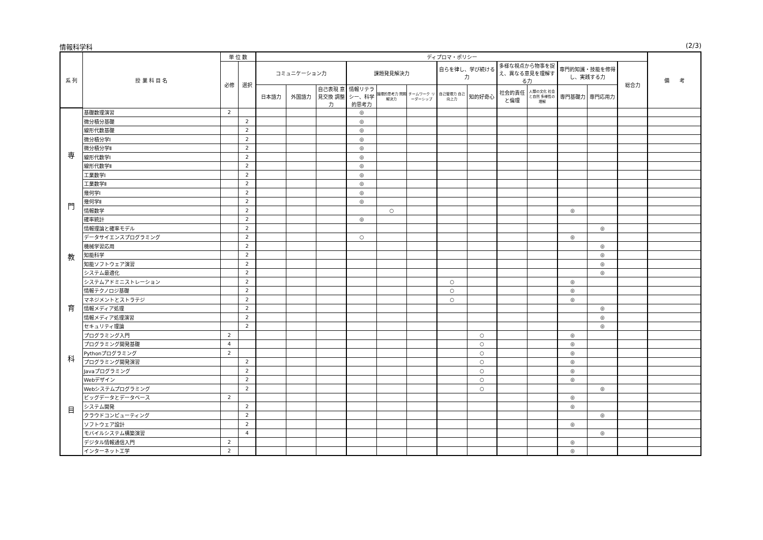情報科学科 (2/3)
| 系 列 | 授 業 科 目 名 | 単 位 数 | | ディプロマ・ポリシー | | | | | | | | | | | | | 備 考 |
| --- | --- | --- | --- | --- | --- | --- | --- | --- | --- | --- | --- | --- | --- | --- | --- | --- | --- |
| | | 必修 | 選択 | コミュニケーション力 | | | 課題発見解決力 | | | 自らを律し、学び続ける力 | | 多様な視点から物事を捉え、異なる意見を理解する力 | | 専門的知識・技能を修得し、実践する力 | | 総合力 | |
| | | | | 日本語力 | 外国語力 | 自己表現 意見交換 調整力 | 情報リテラシー、科学的思考力 | 論理的思考力 問題解決力 | チームワーク リーダーシップ | 自己管理力 自己向上力 | 知的好奇心 | 社会的責任と倫理 | 人類の文化 社会と自然 多様性の理解 | 専門基礎力 | 専門応用力 | | |
| 専 門 教 育 科 目 | 基礎数理演習 | 2 | | | | | ◎ | | | | | | | | | | |
| | 微分積分基礎 | | 2 | | | | ◎ | | | | | | | | | | |
| | 線形代数基礎 | | 2 | | | | ◎ | | | | | | | | | | |
| | 微分積分学Ⅰ | | 2 | | | | ◎ | | | | | | | | | | |
| | 微分積分学Ⅱ | | 2 | | | | ◎ | | | | | | | | | | |
| | 線形代数学Ⅰ | | 2 | | | | ◎ | | | | | | | | | | |
| | 線形代数学Ⅱ | | 2 | | | | ◎ | | | | | | | | | | |
| | 工業数学Ⅰ | | 2 | | | | ◎ | | | | | | | | | | |
| | 工業数学Ⅱ | | 2 | | | | ◎ | | | | | | | | | | |
| | 幾何学Ⅰ | | 2 | | | | ◎ | | | | | | | | | | |
| | 幾何学Ⅱ | | 2 | | | | ◎ | | | | | | | | | | |
| | 情報数学 | | 2 | | | | | ○ | | | | | | ◎ | | | |
| | 確率統計 | | 2 | | | | ◎ | | | | | | | | | | |
| | 情報理論と確率モデル | | 2 | | | | | | | | | | | | ◎ | | |
| | データサイエンスプログラミング | | 2 | | | | ○ | | | | | | | ◎ | | | |
| | 機械学習応用 | | 2 | | | | | | | | | | | | ◎ | | |
| | 知能科学 | | 2 | | | | | | | | | | | | ◎ | | |
| | 知能ソフトウェア演習 | | 2 | | | | | | | | | | | | ◎ | | |
| | システム最適化 | | 2 | | | | | | | | | | | | ◎ | | |
| | システムアドミニストレーション | | 2 | | | | | | | ○ | | | | ◎ | | | |
| | 情報テクノロジ基礎 | | 2 | | | | | | | ○ | | | | ◎ | | | |
| | マネジメントとストラテジ | | 2 | | | | | | | ○ | | | | ◎ | | | |
| | 情報メディア処理 | | 2 | | | | | | | | | | | | ◎ | | |
| | 情報メディア処理演習 | | 2 | | | | | | | | | | | | ◎ | | |
| | セキュリティ理論 | | 2 | | | | | | | | | | | | ◎ | | |
| | プログラミング入門 | 2 | | | | | | | | | ○ | | | ◎ | | | |
| | プログラミング開発基礎 | 4 | | | | | | | | | ○ | | | ◎ | | | |
| | Pythonプログラミング | 2 | | | | | | | | | ○ | | | ◎ | | | |
| | プログラミング開発演習 | | 2 | | | | | | | | ○ | | | ◎ | | | |
| | Javaプログラミング | | 2 | | | | | | | | ○ | | | ◎ | | | |
| | Webデザイン | | 2 | | | | | | | | ○ | | | ◎ | | | |
| | Webシステムプログラミング | | 2 | | | | | | | | ○ | | | | ◎ | | |
| | ビッグデータとデータベース | 2 | | | | | | | | | | | | ◎ | | | |
| | システム開発 | | 2 | | | | | | | | | | | ◎ | | | |
| | クラウドコンピューティング | | 2 | | | | | | | | | | | | ◎ | | |
| | ソフトウェア設計 | | 2 | | | | | | | | | | | ◎ | | | |
| | モバイルシステム構築演習 | | 4 | | | | | | | | | | | | ◎ | | |
| | デジタル情報通信入門 | 2 | | | | | | | | | | | | ◎ | | | |
| | インターネット工学 | 2 | | | | | | | | | | | | ◎ | | | |